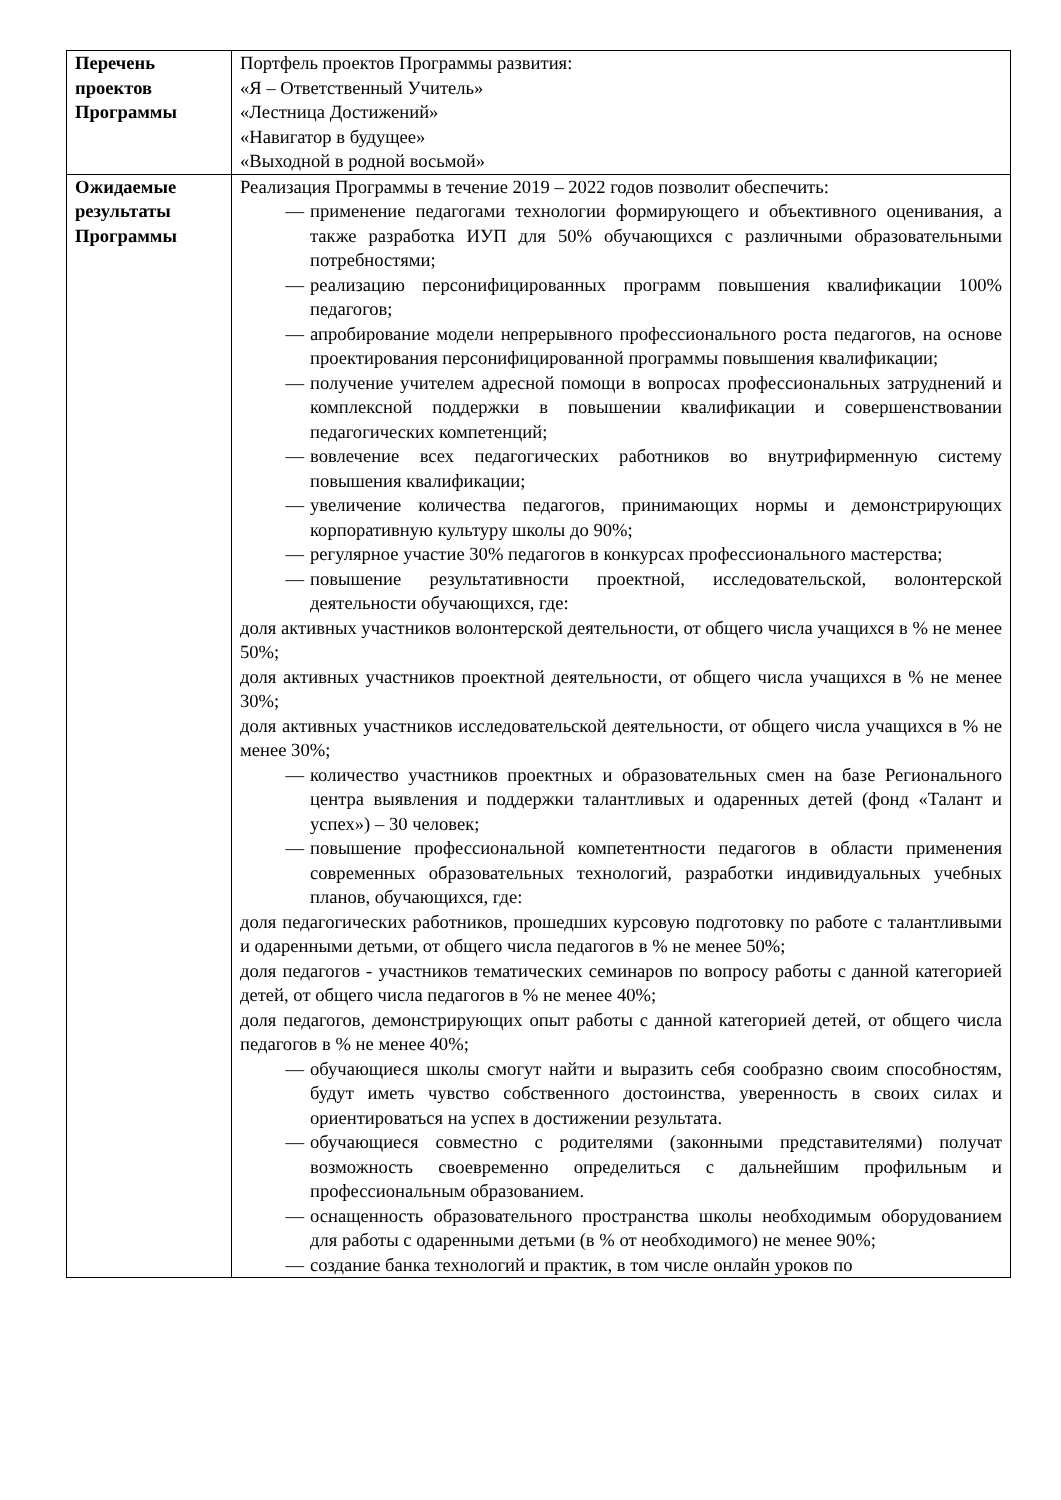| Перечень проектов Программы | Портфель проектов Программы развития: «Я – Ответственный Учитель» «Лестница Достижений» «Навигатор в будущее» «Выходной в родной восьмой» |
| Ожидаемые результаты Программы | Реализация Программы в течение 2019 – 2022 годов позволит обеспечить: — применение педагогами технологии формирующего и объективного оценивания, а также разработка ИУП для 50% обучающихся с различными образовательными потребностями; — реализацию персонифицированных программ повышения квалификации 100% педагогов; — апробирование модели непрерывного профессионального роста педагогов, на основе проектирования персонифицированной программы повышения квалификации; — получение учителем адресной помощи в вопросах профессиональных затруднений и комплексной поддержки в повышении квалификации и совершенствовании педагогических компетенций; — вовлечение всех педагогических работников во внутрифирменную систему повышения квалификации; — увеличение количества педагогов, принимающих нормы и демонстрирующих корпоративную культуру школы до 90%; — регулярное участие 30% педагогов в конкурсах профессионального мастерства; — повышение результативности проектной, исследовательской, волонтерской деятельности обучающихся, где: доля активных участников волонтерской деятельности, от общего числа учащихся в % не менее 50%; доля активных участников проектной деятельности, от общего числа учащихся в % не менее 30%; доля активных участников исследовательской деятельности, от общего числа учащихся в % не менее 30%; — количество участников проектных и образовательных смен на базе Регионального центра выявления и поддержки талантливых и одаренных детей (фонд «Талант и успех») – 30 человек; — повышение профессиональной компетентности педагогов в области применения современных образовательных технологий, разработки индивидуальных учебных планов, обучающихся, где: доля педагогических работников, прошедших курсовую подготовку по работе с талантливыми и одаренными детьми, от общего числа педагогов в % не менее 50%; доля педагогов - участников тематических семинаров по вопросу работы с данной категорией детей, от общего числа педагогов в % не менее 40%; доля педагогов, демонстрирующих опыт работы с данной категорией детей, от общего числа педагогов в % не менее 40%; — обучающиеся школы смогут найти и выразить себя сообразно своим способностям, будут иметь чувство собственного достоинства, уверенность в своих силах и ориентироваться на успех в достижении результата. — обучающиеся совместно с родителями (законными представителями) получат возможность своевременно определиться с дальнейшим профильным и профессиональным образованием. — оснащенность образовательного пространства школы необходимым оборудованием для работы с одаренными детьми (в % от необходимого) не менее 90%; — создание банка технологий и практик, в том числе онлайн уроков по |